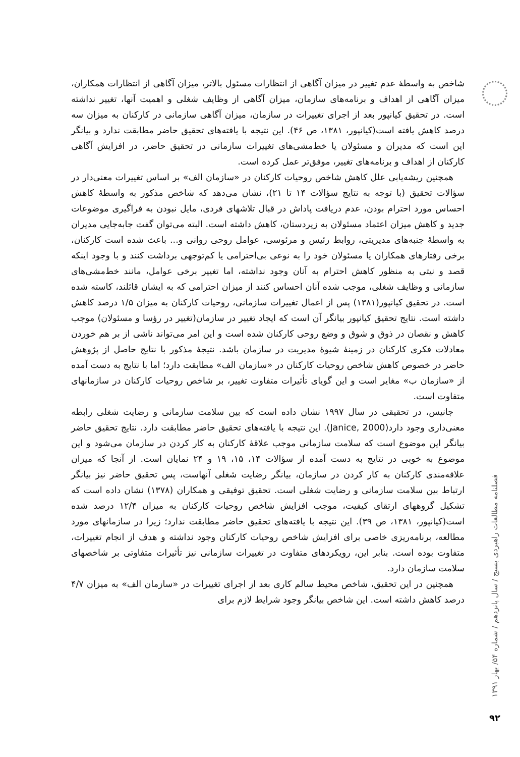فصلنامه مطالعات راهبردی بسیج / سال پانزدهم / شماره ۵۴/ بهار ۱۳۹۱
۹۲
شاخص به واسطهٔ عدم تغییر در میزان آگاهی از انتظارات مسئول بالاتر، میزان آگاهی از انتظارات همکاران، میزان آگاهی از اهداف و برنامه‌های سازمان، میزان آگاهی از وظایف شغلی و اهمیت آنها، تغییر نداشته است. در تحقیق کیانپور بعد از اجرای تغییرات در سازمان، میزان آگاهی سازمانی در کارکنان به میزان سه درصد کاهش یافته است(کیانپور، ۱۳۸۱، ص ۴۶). این نتیجه با یافته‌های تحقیق حاضر مطابقت ندارد و بیانگر این است که مدیران و مسئولان یا خط‌مشی‌های تغییرات سازمانی در تحقیق حاضر، در افزایش آگاهی کارکنان از اهداف و برنامه‌های تغییر، موفق‌تر عمل کرده است.
همچنین ریشه‌یابی علل کاهش شاخص روحیات کارکنان در «سازمان الف» بر اساس تغییرات معنی‌دار در سؤالات تحقیق (با توجه به نتایج سؤالات ۱۴ تا ۲۱)، نشان می‌دهد که شاخص مذکور به واسطهٔ کاهش احساس مورد احترام بودن، عدم دریافت پاداش در قبال تلاشهای فردی، مایل نبودن به فراگیری موضوعات جدید و کاهش میزان اعتماد مسئولان به زیردستان، کاهش داشته است. البته می‌توان گفت جابه‌جایی مدیران به واسطهٔ جنبه‌های مدیریتی، روابط رئیس و مرئوسی، عوامل روحی روانی و... باعث شده است کارکنان، برخی رفتارهای همکاران یا مسئولان خود را به نوعی بی‌احترامی یا کم‌توجهی برداشت کنند و با وجود اینکه قصد و نیتی به منظور کاهش احترام به آنان وجود نداشته، اما تغییر برخی عوامل، مانند خط‌مشی‌های سازمانی و وظایف شغلی، موجب شده آنان احساس کنند از میزان احترامی که به ایشان قائلند، کاسته شده است. در تحقیق کیانپور(۱۳۸۱) پس از اعمال تغییرات سازمانی، روحیات کارکنان به میزان ۱/۵ درصد کاهش داشته است. نتایج تحقیق کیانپور بیانگر آن است که ایجاد تغییر در سازمان(تغییر در رؤسا و مسئولان) موجب کاهش و نقصان در ذوق و شوق و وضع روحی کارکنان شده است و این امر می‌تواند ناشی از بر هم خوردن معادلات فکری کارکنان در زمینهٔ شیوهٔ مدیریت در سازمان باشد. نتیجهٔ مذکور با نتایج حاصل از پژوهش حاضر در خصوص کاهش شاخص روحیات کارکنان در «سازمان الف» مطابقت دارد؛ اما با نتایج به دست آمده از «سازمان ب» مغایر است و این گویای تأثیرات متفاوت تغییر، بر شاخص روحیات کارکنان در سازمانهای متفاوت است.
جانیس، در تحقیقی در سال ۱۹۹۷ نشان داده است که بین سلامت سازمانی و رضایت شغلی رابطه معنی‌داری وجود دارد(Janice, 2000). این نتیجه با یافته‌های تحقیق حاضر مطابقت دارد. نتایج تحقیق حاضر بیانگر این موضوع است که سلامت سازمانی موجب علاقهٔ کارکنان به کار کردن در سازمان می‌شود و این موضوع به خوبی در نتایج به دست آمده از سؤالات ۱۴، ۱۵، ۱۹ و ۲۴ نمایان است. از آنجا که میزان علاقه‌مندی کارکنان به کار کردن در سازمان، بیانگر رضایت شغلی آنهاست، پس تحقیق حاضر نیز بیانگر ارتباط بین سلامت سازمانی و رضایت شغلی است. تحقیق توفیقی و همکاران (۱۳۷۸) نشان داده است که تشکیل گروههای ارتقای کیفیت، موجب افزایش شاخص روحیات کارکنان به میزان ۱۲/۴ درصد شده است(کیانپور، ۱۳۸۱، ص ۳۹). این نتیجه با یافته‌های تحقیق حاضر مطابقت ندارد؛ زیرا در سازمانهای مورد مطالعه، برنامه‌ریزی خاصی برای افزایش شاخص روحیات کارکنان وجود نداشته و هدف از انجام تغییرات، متفاوت بوده است. بنابر این، رویکردهای متفاوت در تغییرات سازمانی نیز تأثیرات متفاوتی بر شاخصهای سلامت سازمان دارد.
همچنین در این تحقیق، شاخص محیط سالم کاری بعد از اجرای تغییرات در «سازمان الف» به میزان ۴/۷ درصد کاهش داشته است. این شاخص بیانگر وجود شرایط لازم برای